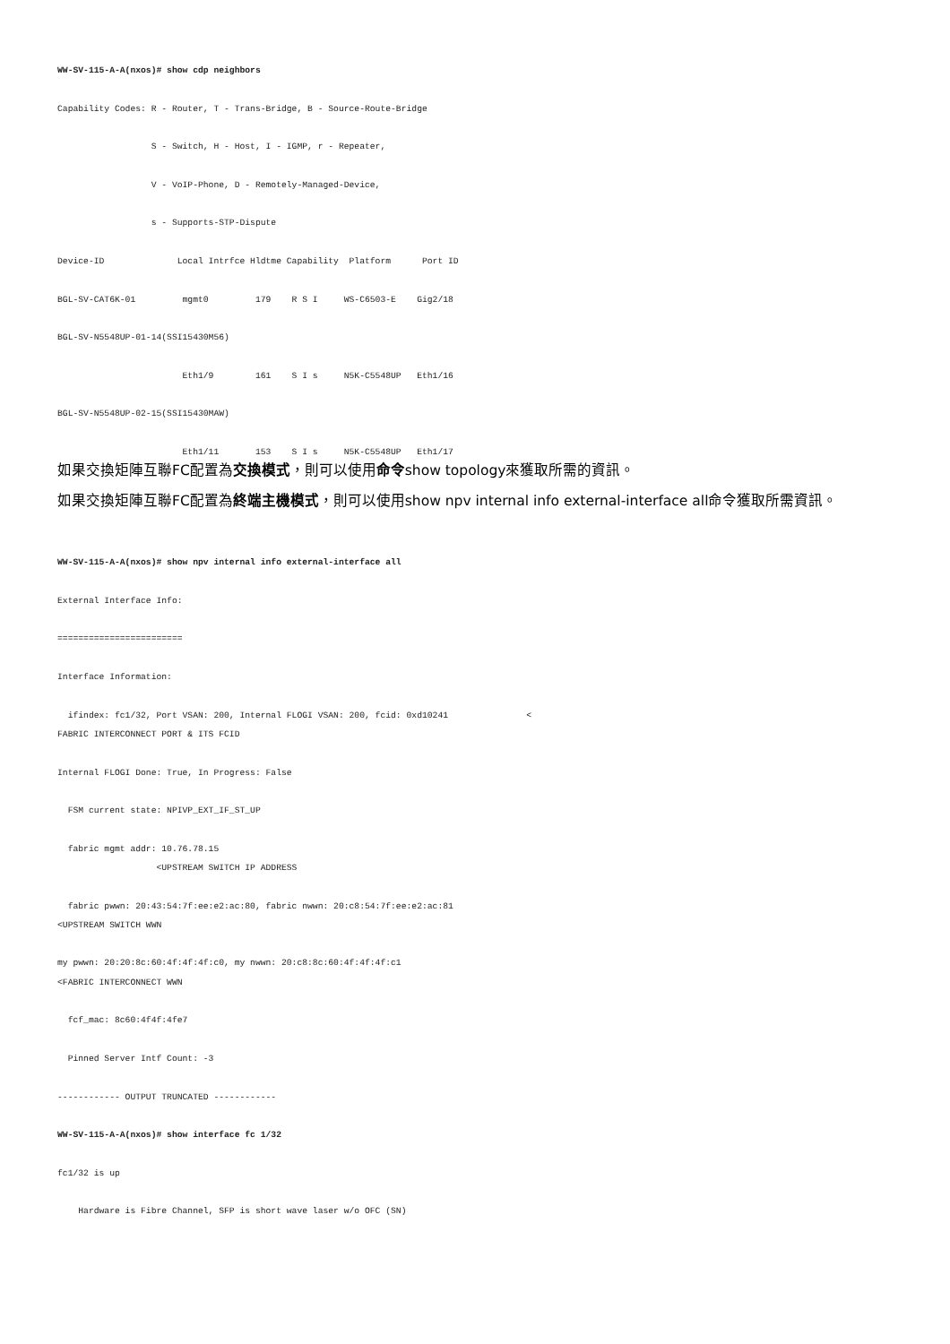WW-SV-115-A-A(nxos)# show cdp neighbors
Capability Codes: R - Router, T - Trans-Bridge, B - Source-Route-Bridge
S - Switch, H - Host, I - IGMP, r - Repeater,
V - VoIP-Phone, D - Remotely-Managed-Device,
s - Supports-STP-Dispute
Device-ID Local Intrfce Hldtme Capability Platform Port ID
BGL-SV-CAT6K-01 mgmt0 179 R S I WS-C6503-E Gig2/18
BGL-SV-N5548UP-01-14(SSI15430M56)
Eth1/9 161 S I s N5K-C5548UP Eth1/16
BGL-SV-N5548UP-02-15(SSI15430MAW)
Eth1/11 153 S I s N5K-C5548UP Eth1/17
如果交換矩陣互聯FC配置為交換模式，則可以使用命令show topology來獲取所需的資訊。
如果交換矩陣互聯FC配置為終端主機模式，則可以使用show npv internal info external-interface all命令獲取所需資訊。
WW-SV-115-A-A(nxos)# show npv internal info external-interface all
External Interface Info:
========================
Interface Information:
ifindex: fc1/32, Port VSAN: 200, Internal FLOGI VSAN: 200, fcid: 0xd10241 < FABRIC INTERCONNECT PORT & ITS FCID
Internal FLOGI Done: True, In Progress: False
FSM current state: NPIVP_EXT_IF_ST_UP
fabric mgmt addr: 10.76.78.15 <UPSTREAM SWITCH IP ADDRESS
fabric pwwn: 20:43:54:7f:ee:e2:ac:80, fabric nwwn: 20:c8:54:7f:ee:e2:ac:81 <UPSTREAM SWITCH WWN
my pwwn: 20:20:8c:60:4f:4f:4f:c0, my nwwn: 20:c8:8c:60:4f:4f:4f:c1 <FABRIC INTERCONNECT WWN
fcf_mac: 8c60:4f4f:4fe7
Pinned Server Intf Count: -3
------------ OUTPUT TRUNCATED ------------
WW-SV-115-A-A(nxos)# show interface fc 1/32
fc1/32 is up
Hardware is Fibre Channel, SFP is short wave laser w/o OFC (SN)